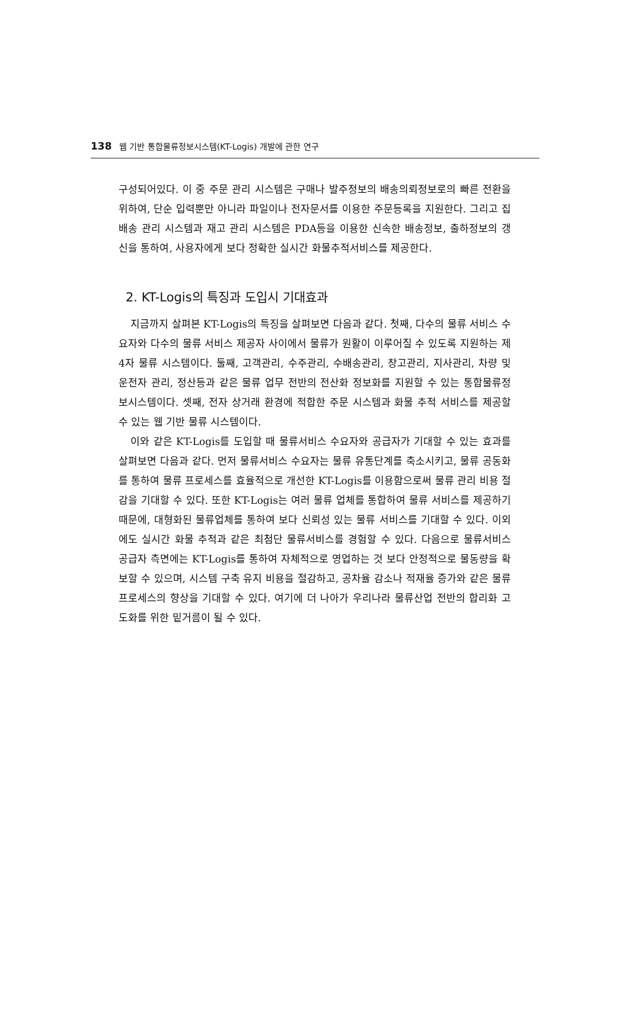138 웹 기반 통합물류정보시스템(KT-Logis) 개발에 관한 연구
구성되어있다. 이 중 주문 관리 시스템은 구매나 발주정보의 배송의뢰정보로의 빠른 전환을 위하여, 단순 입력뿐만 아니라 파일이나 전자문서를 이용한 주문등록을 지원한다. 그리고 집배송 관리 시스템과 재고 관리 시스템은 PDA등을 이용한 신속한 배송정보, 출하정보의 갱신을 통하여, 사용자에게 보다 정확한 실시간 화물추적서비스를 제공한다.
2. KT-Logis의 특징과 도입시 기대효과
지금까지 살펴본 KT-Logis의 특징을 살펴보면 다음과 같다. 첫째, 다수의 물류 서비스 수요자와 다수의 물류 서비스 제공자 사이에서 물류가 원활이 이루어질 수 있도록 지원하는 제4자 물류 시스템이다. 둘째, 고객관리, 수주관리, 수배송관리, 창고관리, 지사관리, 차량 및 운전자 관리, 정산등과 같은 물류 업무 전반의 전산화 정보화를 지원할 수 있는 통합물류정보시스템이다. 셋째, 전자 상거래 환경에 적합한 주문 시스템과 화물 추적 서비스를 제공할 수 있는 웹 기반 물류 시스템이다.
이와 같은 KT-Logis를 도입할 때 물류서비스 수요자와 공급자가 기대할 수 있는 효과를 살펴보면 다음과 같다. 먼저 물류서비스 수요자는 물류 유통단계를 축소시키고, 물류 공동화를 통하여 물류 프로세스를 효율적으로 개선한 KT-Logis를 이용함으로써 물류 관리 비용 절감을 기대할 수 있다. 또한 KT-Logis는 여러 물류 업체를 통합하여 물류 서비스를 제공하기 때문에, 대형화된 물류업체를 통하여 보다 신뢰성 있는 물류 서비스를 기대할 수 있다. 이외에도 실시간 화물 추적과 같은 최첨단 물류서비스를 경험할 수 있다. 다음으로 물류서비스 공급자 측면에는 KT-Logis를 통하여 자체적으로 영업하는 것 보다 안정적으로 물동량을 확보할 수 있으며, 시스템 구축 유지 비용을 절감하고, 공차율 감소나 적재율 증가와 같은 물류프로세스의 향상을 기대할 수 있다. 여기에 더 나아가 우리나라 물류산업 전반의 합리화 고도화를 위한 밑거름이 될 수 있다.